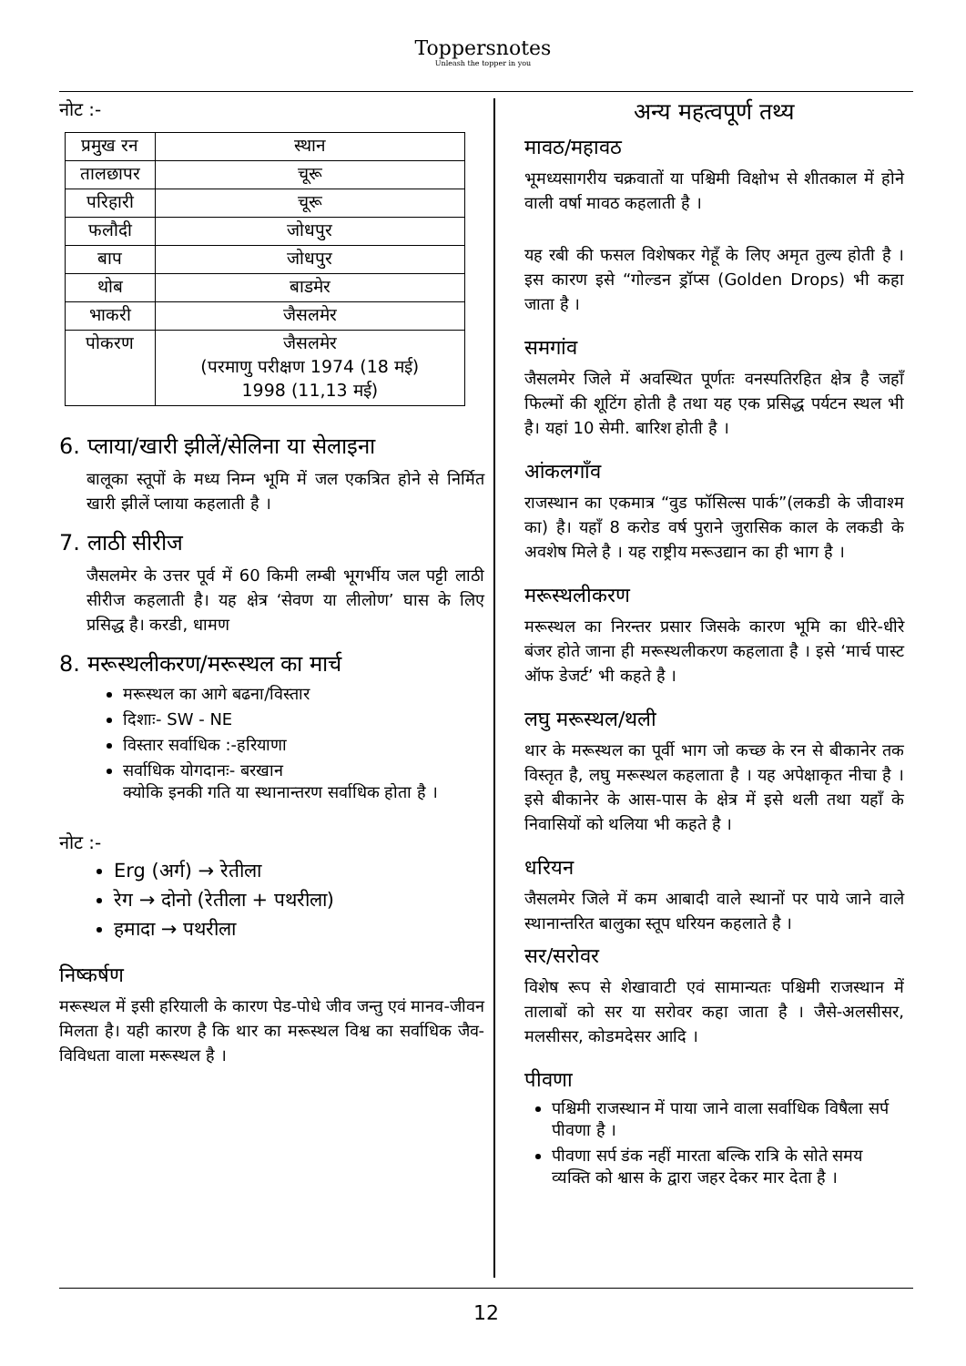Toppersnotes
Unleash the topper in you
नोट :-
| प्रमुख रन | स्थान |
| --- | --- |
| तालछापर | चूरू |
| परिहारी | चूरू |
| फलौदी | जोधपुर |
| बाप | जोधपुर |
| थोब | बाडमेर |
| भाकरी | जैसलमेर |
| पोकरण | जैसलमेर (परमाणु परीक्षण 1974 (18 मई) 1998 (11,13 मई) |
6. प्लाया/खारी झीलें/सेलिना या सेलाइना
बालूका स्तूपों के मध्य निम्न भूमि में जल एकत्रित होने से निर्मित खारी झीलें प्लाया कहलाती है ।
7. लाठी सीरीज
जैसलमेर के उत्तर पूर्व में 60 किमी लम्बी भूगर्भीय जल पट्टी लाठी सीरीज कहलाती है। यह क्षेत्र ‘सेवण या लीलोण’ घास के लिए प्रसिद्ध है। करडी, धामण
8. मरूस्थलीकरण/मरूस्थल का मार्च
मरूस्थल का आगे बढना/विस्तार
दिशाः- SW - NE
विस्तार सर्वाधिक :-हरियाणा
सर्वाधिक योगदानः- बरखान
क्योकि इनकी गति या स्थानान्तरण सर्वाधिक होता है ।
नोट :-
Erg (अर्ग) → रेतीला
रेग → दोनो (रेतीला + पथरीला)
हमादा → पथरीला
निष्कर्षण
मरूस्थल में इसी हरियाली के कारण पेड-पोधे जीव जन्तु एवं मानव-जीवन मिलता है। यही कारण है कि थार का मरूस्थल विश्व का सर्वाधिक जैव-विविधता वाला मरूस्थल है ।
अन्य महत्वपूर्ण तथ्य
मावठ/महावठ
भूमध्यसागरीय चक्रवातों या पश्चिमी विक्षोभ से शीतकाल में होने वाली वर्षा मावठ कहलाती है ।
यह रबी की फसल विशेषकर गेहूँ के लिए अमृत तुल्य होती है । इस कारण इसे “गोल्डन ड्रॉप्स (Golden Drops) भी कहा जाता है ।
समगांव
जैसलमेर जिले में अवस्थित पूर्णतः वनस्पतिरहित क्षेत्र है जहाँ फिल्मों की शूटिंग होती है तथा यह एक प्रसिद्ध पर्यटन स्थल भी है। यहां 10 सेमी. बारिश होती है ।
आंकलगाँव
राजस्थान का एकमात्र “वुड फॉसिल्स पार्क”(लकडी के जीवाश्म का) है। यहाँ 8 करोड वर्ष पुराने जुरासिक काल के लकडी के अवशेष मिले है । यह राष्ट्रीय मरूउद्यान का ही भाग है ।
मरूस्थलीकरण
मरूस्थल का निरन्तर प्रसार जिसके कारण भूमि का धीरे-धीरे बंजर होते जाना ही मरूस्थलीकरण कहलाता है । इसे ‘मार्च पास्ट ऑफ डेजर्ट’ भी कहते है ।
लघु मरूस्थल/थली
थार के मरूस्थल का पूर्वी भाग जो कच्छ के रन से बीकानेर तक विस्तृत है, लघु मरूस्थल कहलाता है । यह अपेक्षाकृत नीचा है । इसे बीकानेर के आस-पास के क्षेत्र में इसे थली तथा यहाँ के निवासियों को थलिया भी कहते है ।
धरियन
जैसलमेर जिले में कम आबादी वाले स्थानों पर पाये जाने वाले स्थानान्तरित बालुका स्तूप धरियन कहलाते है ।
सर/सरोवर
विशेष रूप से शेखावाटी एवं सामान्यतः पश्चिमी राजस्थान में तालाबों को सर या सरोवर कहा जाता है । जैसे-अलसीसर, मलसीसर, कोडमदेसर आदि ।
पीवणा
पश्चिमी राजस्थान में पाया जाने वाला सर्वाधिक विषैला सर्प पीवणा है ।
पीवणा सर्प डंक नहीं मारता बल्कि रात्रि के सोते समय व्यक्ति को श्वास के द्वारा जहर देकर मार देता है ।
12